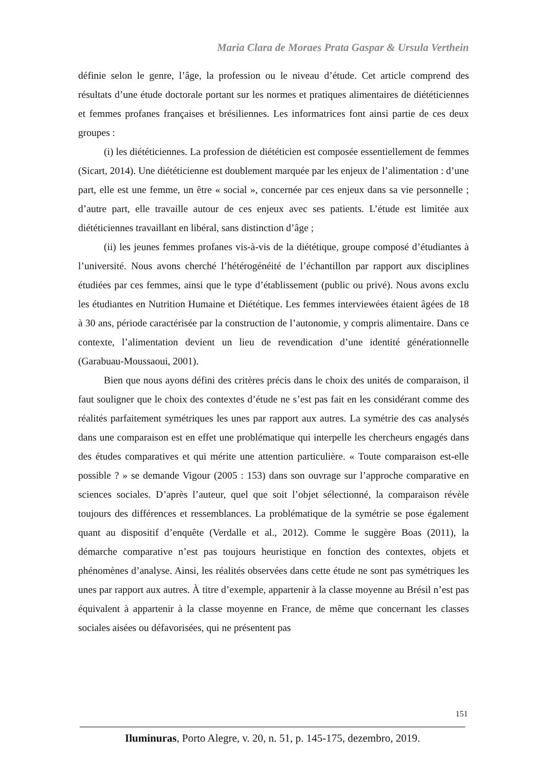Maria Clara de Moraes Prata Gaspar & Ursula Verthein
définie selon le genre, l’âge, la profession ou le niveau d’étude. Cet article comprend des résultats d’une étude doctorale portant sur les normes et pratiques alimentaires de diététiciennes et femmes profanes françaises et brésiliennes. Les informatrices font ainsi partie de ces deux groupes :
(i) les diététiciennes. La profession de diététicien est composée essentiellement de femmes (Sicart, 2014). Une diététicienne est doublement marquée par les enjeux de l’alimentation : d’une part, elle est une femme, un être « social », concernée par ces enjeux dans sa vie personnelle ; d’autre part, elle travaille autour de ces enjeux avec ses patients. L’étude est limitée aux diététiciennes travaillant en libéral, sans distinction d’âge ;
(ii) les jeunes femmes profanes vis-à-vis de la diététique, groupe composé d’étudiantes à l’université. Nous avons cherché l’hétérogénéité de l’échantillon par rapport aux disciplines étudiées par ces femmes, ainsi que le type d’établissement (public ou privé). Nous avons exclu les étudiantes en Nutrition Humaine et Diététique. Les femmes interviewées étaient âgées de 18 à 30 ans, période caractérisée par la construction de l’autonomie, y compris alimentaire. Dans ce contexte, l’alimentation devient un lieu de revendication d’une identité générationnelle (Garabuau-Moussaoui, 2001).
Bien que nous ayons défini des critères précis dans le choix des unités de comparaison, il faut souligner que le choix des contextes d’étude ne s’est pas fait en les considérant comme des réalités parfaitement symétriques les unes par rapport aux autres. La symétrie des cas analysés dans une comparaison est en effet une problématique qui interpelle les chercheurs engagés dans des études comparatives et qui mérite une attention particulière. « Toute comparaison est-elle possible ? » se demande Vigour (2005 : 153) dans son ouvrage sur l’approche comparative en sciences sociales. D’après l’auteur, quel que soit l’objet sélectionné, la comparaison révèle toujours des différences et ressemblances. La problématique de la symétrie se pose également quant au dispositif d’enquête (Verdalle et al., 2012). Comme le suggère Boas (2011), la démarche comparative n’est pas toujours heuristique en fonction des contextes, objets et phénomènes d’analyse. Ainsi, les réalités observées dans cette étude ne sont pas symétriques les unes par rapport aux autres. À titre d’exemple, appartenir à la classe moyenne au Brésil n’est pas équivalent à appartenir à la classe moyenne en France, de même que concernant les classes sociales aisées ou défavorisées, qui ne présentent pas
151
Iluminuras, Porto Alegre, v. 20, n. 51, p. 145-175, dezembro, 2019.